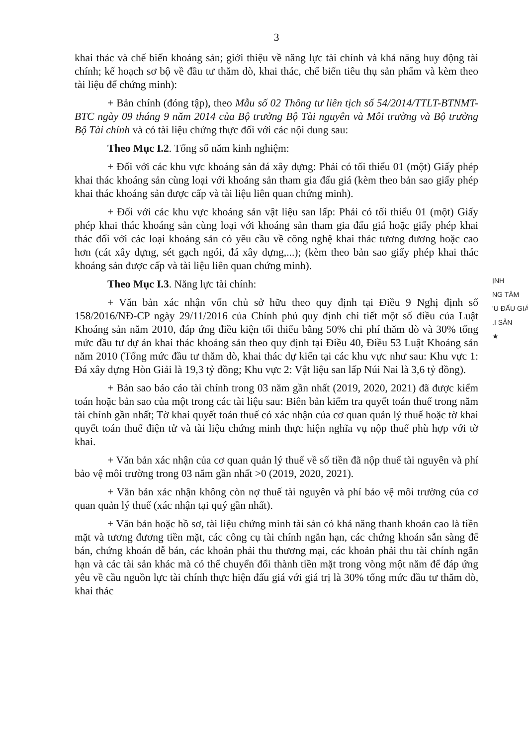3
khai thác và chế biến khoáng sản; giới thiệu về năng lực tài chính và khả năng huy động tài chính; kế hoạch sơ bộ về đầu tư thăm dò, khai thác, chế biến tiêu thụ sản phẩm và kèm theo tài liệu để chứng minh):
+ Bản chính (đóng tập), theo Mẫu số 02 Thông tư liên tịch số 54/2014/TTLT-BTNMT-BTC ngày 09 tháng 9 năm 2014 của Bộ trưởng Bộ Tài nguyên và Môi trường và Bộ trưởng Bộ Tài chính và có tài liệu chứng thực đối với các nội dung sau:
Theo Mục I.2. Tổng số năm kinh nghiệm:
+ Đối với các khu vực khoáng sản đá xây dựng: Phải có tối thiểu 01 (một) Giấy phép khai thác khoáng sản cùng loại với khoáng sản tham gia đấu giá (kèm theo bản sao giấy phép khai thác khoáng sản được cấp và tài liệu liên quan chứng minh).
+ Đối với các khu vực khoáng sản vật liệu san lấp: Phải có tối thiểu 01 (một) Giấy phép khai thác khoáng sản cùng loại với khoáng sản tham gia đấu giá hoặc giấy phép khai thác đối với các loại khoáng sản có yêu cầu về công nghệ khai thác tương đương hoặc cao hơn (cát xây dựng, sét gạch ngói, đá xây dựng,...); (kèm theo bản sao giấy phép khai thác khoáng sản được cấp và tài liệu liên quan chứng minh).
Theo Mục I.3. Năng lực tài chính:
+ Văn bản xác nhận vốn chủ sở hữu theo quy định tại Điều 9 Nghị định số 158/2016/NĐ-CP ngày 29/11/2016 của Chính phủ quy định chi tiết một số điều của Luật Khoáng sản năm 2010, đáp ứng điều kiện tối thiểu bằng 50% chi phí thăm dò và 30% tổng mức đầu tư dự án khai thác khoáng sản theo quy định tại Điều 40, Điều 53 Luật Khoáng sản năm 2010 (Tổng mức đầu tư thăm dò, khai thác dự kiến tại các khu vực như sau: Khu vực 1: Đá xây dựng Hòn Giải là 19,3 tỷ đồng; Khu vực 2: Vật liệu san lấp Núi Nai là 3,6 tỷ đồng).
+ Bản sao báo cáo tài chính trong 03 năm gần nhất (2019, 2020, 2021) đã được kiểm toán hoặc bản sao của một trong các tài liệu sau: Biên bản kiểm tra quyết toán thuế trong năm tài chính gần nhất; Tờ khai quyết toán thuế có xác nhận của cơ quan quản lý thuế hoặc tờ khai quyết toán thuế điện tử và tài liệu chứng minh thực hiện nghĩa vụ nộp thuế phù hợp với tờ khai.
+ Văn bản xác nhận của cơ quan quản lý thuế về số tiền đã nộp thuế tài nguyên và phí bảo vệ môi trường trong 03 năm gần nhất >0 (2019, 2020, 2021).
+ Văn bản xác nhận không còn nợ thuế tài nguyên và phí bảo vệ môi trường của cơ quan quản lý thuế (xác nhận tại quý gần nhất).
+ Văn bản hoặc hồ sơ, tài liệu chứng minh tài sản có khả năng thanh khoản cao là tiền mặt và tương đương tiền mặt, các công cụ tài chính ngắn hạn, các chứng khoán sẵn sàng để bán, chứng khoán dễ bán, các khoản phải thu thương mại, các khoản phải thu tài chính ngắn hạn và các tài sản khác mà có thể chuyển đổi thành tiền mặt trong vòng một năm để đáp ứng yêu về cầu nguồn lực tài chính thực hiện đấu giá với giá trị là 30% tổng mức đầu tư thăm dò, khai thác
ỊNH
NG TÂM
'U ĐẤU GIÁ
.I SẢN
★